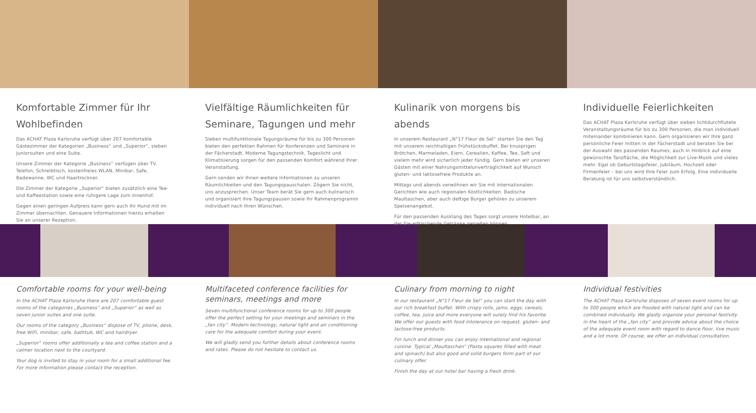Komfortable Zimmer für Ihr Wohlbefinden
Das ACHAT Plaza Karlsruhe verfügt über 207 komfortable Gästezimmer der Kategorien „Business“ und „Superior“, sieben Juniorsuiten und eine Suite.
Unsere Zimmer der Kategorie „Business“ verfügen über TV, Telefon, Schreibtisch, kostenfreies WLAN, Minibar, Safe, Badewanne, WC und Haartrockner.
Die Zimmer der Kategorie „Superior“ bieten zusätzlich eine Tee- und Kaffeestation sowie eine ruhigere Lage zum Innenhof.
Gegen einen geringen Aufpreis kann gern auch Ihr Hund mit im Zimmer übernachten. Genauere Informationen hierzu erhalten Sie an unserer Rezeption.
Vielfältige Räumlichkeiten für Seminare, Tagungen und mehr
Sieben multifunktionale Tagungsräume für bis zu 300 Personen bieten den perfekten Rahmen für Konferenzen und Seminare in der Fächerstadt. Moderne Tagungstechnik, Tageslicht und Klimatisierung sorgen für den passenden Komfort während Ihrer Veranstaltung.
Gern senden wir Ihnen weitere Informationen zu unseren Räumlichkeiten und den Tagungspauschalen. Zögern Sie nicht, uns anzusprechen. Unser Team berät Sie gern auch kulinarisch und organisiert Ihre Tagungspausen sowie Ihr Rahmenprogramm individuell nach Ihren Wünschen.
Kulinarik von morgens bis abends
In unserem Restaurant „N°17 Fleur de Sel“ starten Sie den Tag mit unserem reichhaltigen Frühstücksbuffet. Bei knusprigen Brötchen, Marmeladen, Eiern, Cerealien, Kaffee, Tee, Saft und vielem mehr wird sicherlich jeder fündig. Gern bieten wir unseren Gästen mit einer Nahrungsmittelunverträglichkeit auf Wunsch gluten- und laktosefreie Produkte an.
Mittags und abends verwöhnen wir Sie mit internationalen Gerichten wie auch regionalen Köstlichkeiten. Badische Maultaschen, aber auch deftige Burger gehören zu unserem Speisenangebot.
Für den passenden Ausklang des Tages sorgt unsere Hotelbar, an der Sie erfrischende Getränke genießen können.
Individuelle Feierlichkeiten
Das ACHAT Plaza Karlsruhe verfügt über sieben lichtdurchflutete Veranstaltungsräume für bis zu 300 Personen, die man individuell miteinander kombinieren kann. Gern organisieren wir Ihre ganz persönliche Feier mitten in der Fächerstadt und beraten Sie bei der Auswahl des passenden Raumes, auch in Hinblick auf eine gewünschte Tanzfläche, die Möglichkeit zur Live-Musik und vieles mehr. Egal ob Geburtstagsfeier, Jubiläum, Hochzeit oder Firmenfeier – bei uns wird Ihre Feier zum Erfolg. Eine individuelle Beratung ist für uns selbstverständlich.
Comfortable rooms for your well-being
In the ACHAT Plaza Karlsruhe there are 207 comfortable guest rooms of the categories „Business“ and „Superior“ as well as seven junior suites and one suite.
Our rooms of the category „Business“ dispose of TV, phone, desk, free WiFi, minibar, safe, bathtub, WC and hairdryer.
„Superior“ rooms offer additionally a tea and coffee station and a calmer location next to the courtyard.
Your dog is invited to stay in your room for a small additional fee. For more information please contact the reception.
Multifaceted conference facilities for seminars, meetings and more
Seven multifunctional conference rooms for up to 300 people offer the perfect setting for your meetings and seminars in the „fan city“. Modern technology, natural light and air conditioning care for the adequate comfort during your event.
We will gladly send you further details about conference rooms and rates. Please do not hesitate to contact us.
Culinary from morning to night
In our restaurant „N°17 Fleur de Sel“ you can start the day with our rich breakfast buffet. With crispy rolls, jams, eggs, cereals, coffee, tea, juice and more everyone will surely find his favorite. We offer our guests with food intolerance on request, gluten- and lactose-free products.
For lunch and dinner you can enjoy international and regional cuisine. Typical „Maultaschen“ (Pasta squares filled with meat and spinach) but also good and solid burgers form part of our culinary offer.
Finish the day at our hotel bar having a fresh drink.
Individual festivities
The ACHAT Plaza Karlsruhe disposes of seven event rooms for up to 300 people which are flooded with natural light and can be combined individually. We gladly organize your personal festivity in the heart of the „fan city“ and provide advice about the choice of the adequate event room with regard to dance floor, live music and a lot more. Of course, we offer an individual consultation.